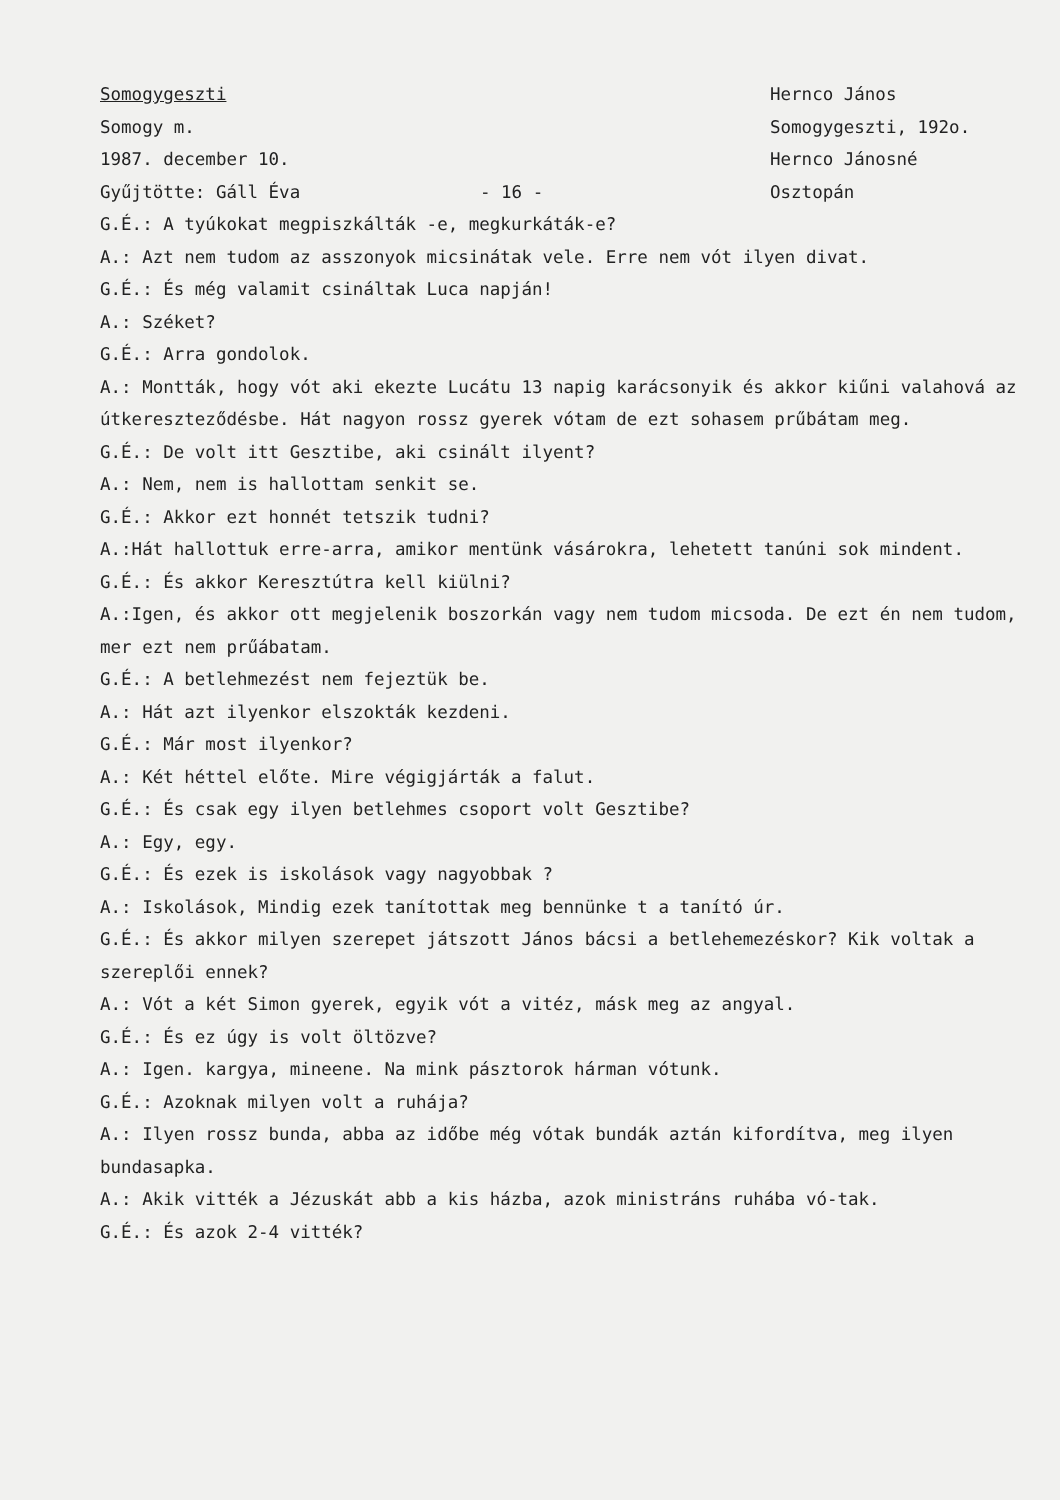Somogygeszti Hernco János
Somogy m. Somogygeszti, 192o.
1987. december 10. Hernco Jánosné
Gyűjtötte: Gáll Éva - 16 - Osztopán
G.É.: A tyúkokat megpiszkálták -e, megkurkáták-e?
A.: Azt nem tudom az asszonyok micsinátak vele. Erre nem vót ilyen divat.
G.É.: És még valamit csináltak Luca napján!
A.: Széket?
G.É.: Arra gondolok.
A.: Montták, hogy vót aki ekezte Lucátu 13 napig karácsonyik és akkor kiűni valahová az útkereszteződésbe. Hát nagyon rossz gyerek vótam de ezt sohasem prűbátam meg.
G.É.: De volt itt Gesztibe, aki csinált ilyent?
A.: Nem, nem is hallottam senkit se.
G.É.: Akkor ezt honnét tetszik tudni?
A.:Hát hallottuk erre-arra, amikor mentünk vásárokra, lehetett tanúni sok mindent.
G.É.: És akkor Keresztútra kell kiülni?
A.:Igen, és akkor ott megjelenik boszorkán vagy nem tudom micsoda. De ezt én nem tudom, mer ezt nem prűábatam.
G.É.: A betlehmezést nem fejeztük be.
A.: Hát azt ilyenkor elszokták kezdeni.
G.É.: Már most ilyenkor?
A.: Két héttel előte. Mire végigjárták a falut.
G.É.: És csak egy ilyen betlehmes csoport volt Gesztibe?
A.: Egy, egy.
G.É.: És ezek is iskolások vagy nagyobbak ?
A.: Iskolások, Mindig ezek tanítottak meg bennünke t a tanító úr.
G.É.: És akkor milyen szerepet játszott János bácsi a betlehemezéskor? Kik voltak a szereplői ennek?
A.: Vót a két Simon gyerek, egyik vót a vitéz, másk meg az angyal.
G.É.: És ez úgy is volt öltözve?
A.: Igen. kargya, mineene. Na mink pásztorok hárman vótunk.
G.É.: Azoknak milyen volt a ruhája?
A.: Ilyen rossz bunda, abba az időbe még vótak bundák aztán kifordítva, meg ilyen bundasapka.
A.: Akik vitték a Jézuskát abb a kis házba, azok ministráns ruhába vó-tak.
G.É.: És azok 2-4 vitték?